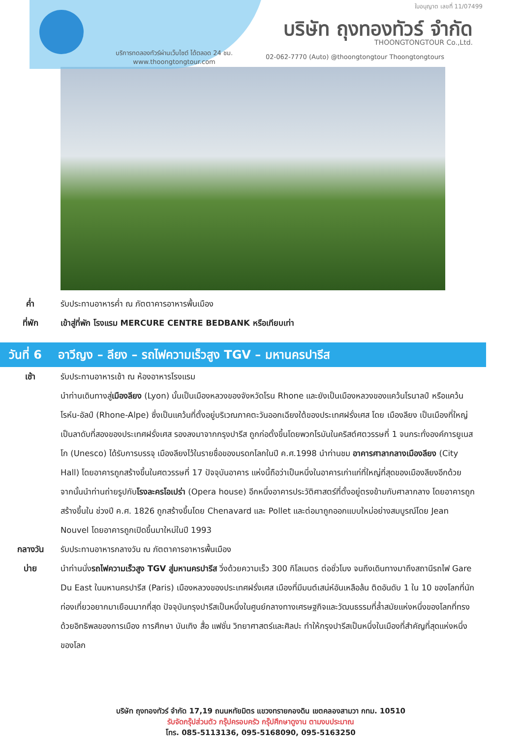ใบอนุญาต เลขที่ 11/07499
บริษัท ถุงทองทัวร์ จำกัด
THOONGTONGTOUR Co.,Ltd.
บริการทดลองทัวร์ผ่านเว็บไซต์ ได้ตลอด 24 ชม.
www.thoongtongtour.com
02-062-7770 (Auto) @thoongtongtour Thoongtongtours
ค่ำ รับประทานอาหารค่ำ ณ ภัตตาคารอาหารพื้นเมือง
ที่พัก เข้าสู่ที่พัก โรงแรม MERCURE CENTRE BEDBANK หรือเทียบเท่า
วันที่ 6 อาวีญง – ลียง – รถไฟความเร็วสูง TGV – มหานครปารีส
เช้า รับประทานอาหารเช้า ณ ห้องอาหารโรงแรม
นำท่านเดินทางสู่เมืองลียง (Lyon) นั้นเป็นเมืองหลวงของจังหวัดโรน Rhone และยังเป็นเมืองหลวงของแคว้นโรนาลป์ หรือแคว้นโรห์น-อัลป์ (Rhone-Alpe) ซึ่งเป็นแคว้นที่ตั้งอยู่บริเวณภาคตะวันออกเฉียงใต้ของประเทศฝรั่งเศส โดย เมืองลียง เป็นเมืองที่ใหญ่เป็นลาดับที่สองของประเทศฝรั่งเศส รองลงมาจากกรุงปารีส ถูกก่อตั้งขึ้นโดยพวกโรมันในคริสต์ศตวรรษที่ 1 จนกระทั่งองค์การยูเนสโก (Unesco) ได้รับการบรรจุ เมืองลียงไว้ในรายชื่อของมรดกโลกในปี ค.ศ.1998 นำท่านชม อาคารศาลากลางเมืองลียง (City Hall) โดยอาคารถูกสร้างขึ้นในศตวรรษที่ 17 ปัจจุบันอาคาร แห่งนี้ถือว่าเป็นหนึ่งในอาคารเก่าแก่ที่ใหญ่ที่สุดของเมืองลียงอีกด้วย จากนั้นนำท่านถ่ายรูปกับโรงละครโอเปร่า (Opera house) อีกหนึ่งอาคารประวัติศาสตร์ที่ตั้งอยู่ตรงข้ามกับศาลากลาง โดยอาคารถูกสร้างขึ้นใน ช่วงปี ค.ศ. 1826 ถูกสร้างขึ้นโดย Chenavard และ Pollet และต่อมาถูกออกแบบใหม่อย่างสมบูรณ์โดย Jean Nouvel โดยอาคารถูกเปิดขึ้นมาใหม่ในปี 1993
กลางวัน รับประทานอาหารกลางวัน ณ ภัตตาคารอาหารพื้นเมือง
บ่าย นำท่านนั่งรถไฟความเร็วสูง TGV สู่มหานครปารีส วิ่งด้วยความเร็ว 300 กิโลเมตร ต่อชั่วโมง จนถึงเดินทางมาถึงสถานีรถไฟ Gare Du East ในมหานครปารีส (Paris) เมืองหลวงของประเทศฝรั่งเศส เมืองที่มีมนต์เสน่ห์อันเหลือล้น ติดอันดับ 1 ใน 10 ของโลกที่นักท่องเที่ยวอยากมาเยือนมากที่สุด ปัจจุบันกรุงปารีสเป็นหนึ่งในศูนย์กลางทางเศรษฐกิจและวัฒนธรรมที่ล้ำสมัยแห่งหนึ่งของโลกที่ทรงด้วยอิทธิพลของการเมือง การศึกษา บันเทิง สื่อ แฟชั่น วิทยาศาสตร์และศิลปะ ทำให้กรุงปารีสเป็นหนึ่งในเมืองที่สำคัญที่สุดแห่งหนึ่งของโลก
บริษัท ถุงทองทัวร์ จำกัด 17,19 ถนนหทัยมิตร แขวงทรายกองดิน เขตคลองสามวา กทม. 10510
รับจัดกรุ๊ปส่วนตัว กรุ๊ปครอบครัว กรุ๊ปศึกษาดูงาน ตามงบประมาณ
โทร. 085-5113136, 095-5168090, 095-5163250